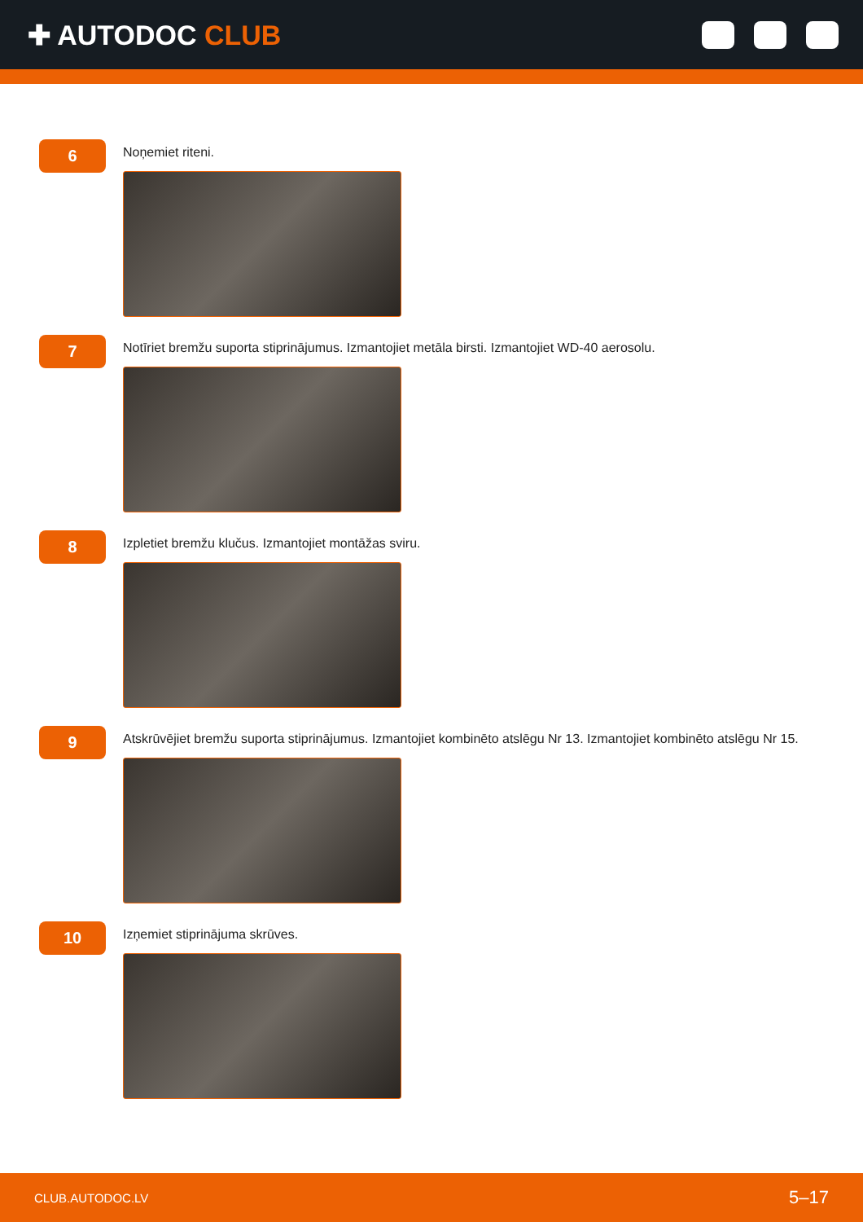✚ AUTODOC CLUB
6
Noņemiet riteni.
7
Notīriet bremžu suporta stiprinājumus. Izmantojiet metāla birsti. Izmantojiet WD-40 aerosolu.
8
Izpletiet bremžu klučus. Izmantojiet montāžas sviru.
9
Atskrūvējiet bremžu suporta stiprinājumus. Izmantojiet kombinēto atslēgu Nr 13. Izmantojiet kombinēto atslēgu Nr 15.
10
Izņemiet stiprinājuma skrūves.
CLUB.AUTODOC.LV 5–17